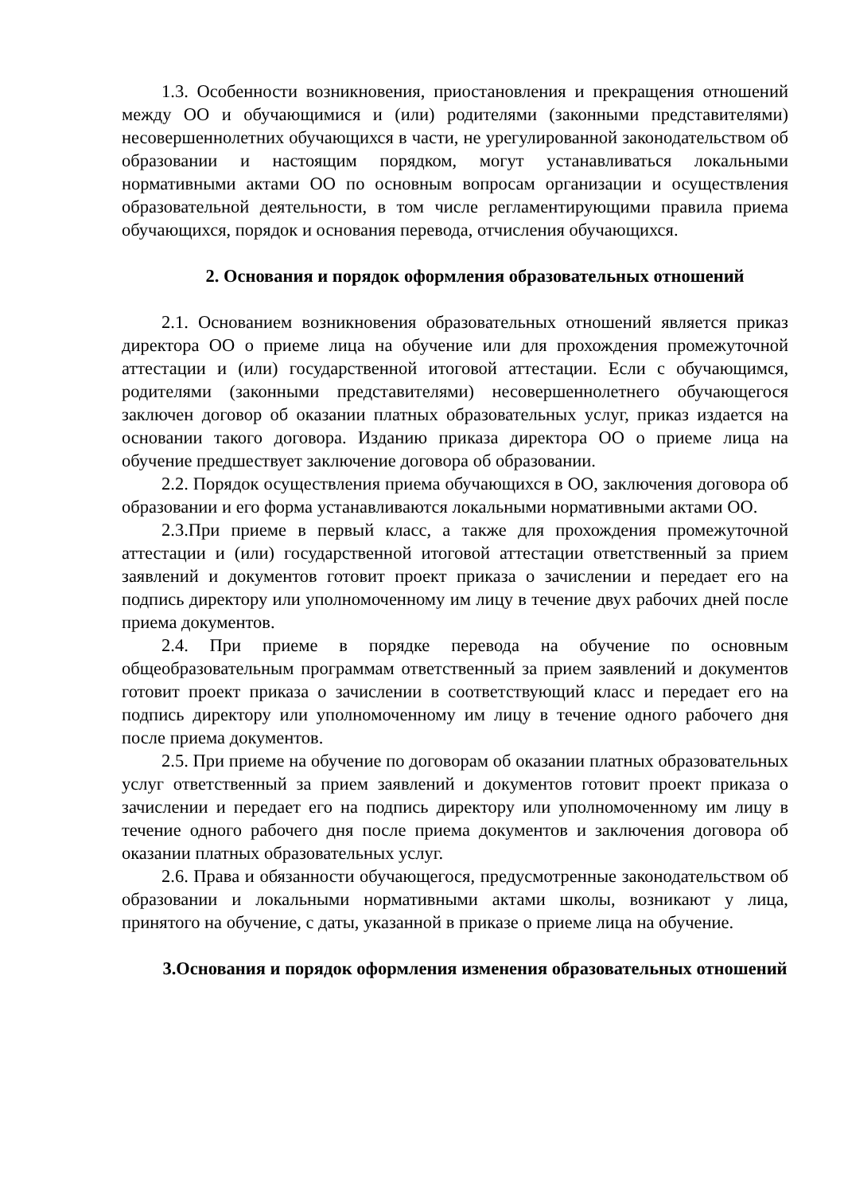1.3. Особенности возникновения, приостановления и прекращения отношений между ОО и обучающимися и (или) родителями (законными представителями) несовершеннолетних обучающихся в части, не урегулированной законодательством об образовании и настоящим порядком, могут устанавливаться локальными нормативными актами ОО по основным вопросам организации и осуществления образовательной деятельности, в том числе регламентирующими правила приема обучающихся, порядок и основания перевода, отчисления обучающихся.
2. Основания и порядок оформления образовательных отношений
2.1. Основанием возникновения образовательных отношений является приказ директора ОО о приеме лица на обучение или для прохождения промежуточной аттестации и (или) государственной итоговой аттестации. Если с обучающимся, родителями (законными представителями) несовершеннолетнего обучающегося заключен договор об оказании платных образовательных услуг, приказ издается на основании такого договора. Изданию приказа директора ОО о приеме лица на обучение предшествует заключение договора об образовании.
2.2. Порядок осуществления приема обучающихся в ОО, заключения договора об образовании и его форма устанавливаются локальными нормативными актами ОО.
2.3.При приеме в первый класс, а также для прохождения промежуточной аттестации и (или) государственной итоговой аттестации ответственный за прием заявлений и документов готовит проект приказа о зачислении и передает его на подпись директору или уполномоченному им лицу в течение двух рабочих дней после приема документов.
2.4. При приеме в порядке перевода на обучение по основным общеобразовательным программам ответственный за прием заявлений и документов готовит проект приказа о зачислении в соответствующий класс и передает его на подпись директору или уполномоченному им лицу в течение одного рабочего дня после приема документов.
2.5. При приеме на обучение по договорам об оказании платных образовательных услуг ответственный за прием заявлений и документов готовит проект приказа о зачислении и передает его на подпись директору или уполномоченному им лицу в течение одного рабочего дня после приема документов и заключения договора об оказании платных образовательных услуг.
2.6. Права и обязанности обучающегося, предусмотренные законодательством об образовании и локальными нормативными актами школы, возникают у лица, принятого на обучение, с даты, указанной в приказе о приеме лица на обучение.
3.Основания и порядок оформления изменения образовательных отношений